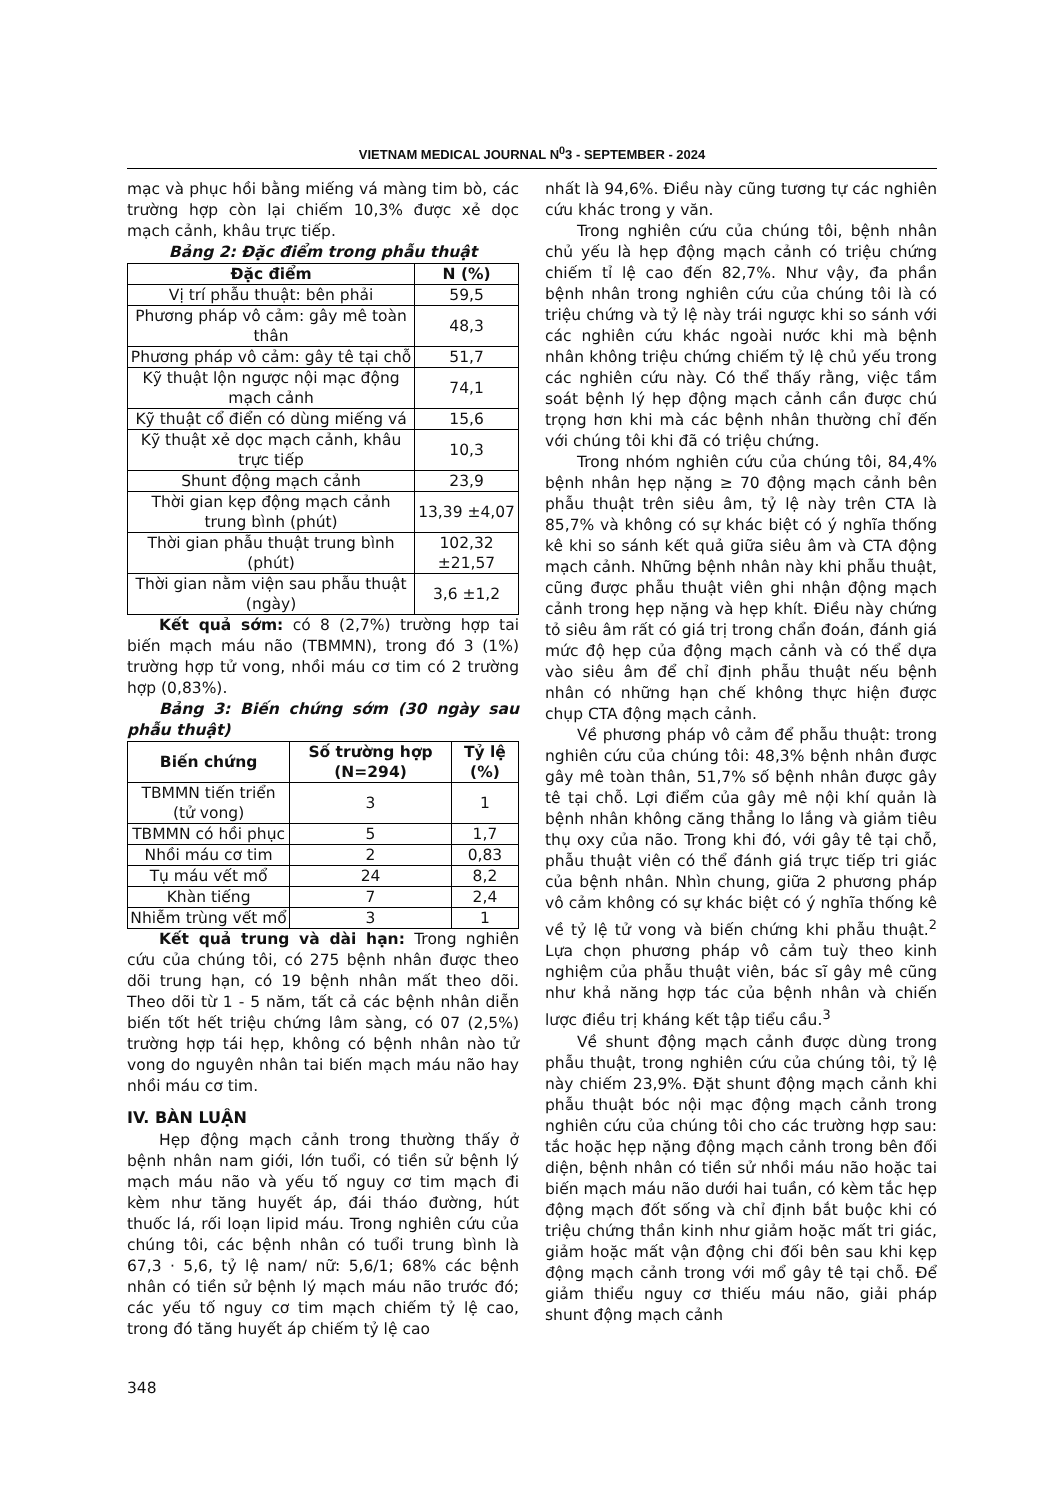VIETNAM MEDICAL JOURNAL N<sup>0</sup>3 - SEPTEMBER - 2024
mạc và phục hồi bằng miếng vá màng tim bò, các trường hợp còn lại chiếm 10,3% được xẻ dọc mạch cảnh, khâu trực tiếp.
Bảng 2: Đặc điểm trong phẫu thuật
| Đặc điểm | N (%) |
| --- | --- |
| Vị trí phẫu thuật: bên phải | 59,5 |
| Phương pháp vô cảm: gây mê toàn thân | 48,3 |
| Phương pháp vô cảm: gây tê tại chỗ | 51,7 |
| Kỹ thuật lộn ngược nội mạc động mạch cảnh | 74,1 |
| Kỹ thuật cổ điển có dùng miếng vá | 15,6 |
| Kỹ thuật xẻ dọc mạch cảnh, khâu trực tiếp | 10,3 |
| Shunt động mạch cảnh | 23,9 |
| Thời gian kẹp động mạch cảnh trung bình (phút) | 13,39 ±4,07 |
| Thời gian phẫu thuật trung bình (phút) | 102,32 ±21,57 |
| Thời gian nằm viện sau phẫu thuật (ngày) | 3,6 ±1,2 |
Kết quả sớm: có 8 (2,7%) trường hợp tai biến mạch máu não (TBMMN), trong đó 3 (1%) trường hợp tử vong, nhồi máu cơ tim có 2 trường hợp (0,83%).
Bảng 3: Biến chứng sớm (30 ngày sau phẫu thuật)
| Biến chứng | Số trường hợp (N=294) | Tỷ lệ (%) |
| --- | --- | --- |
| TBMMN tiến triển (tử vong) | 3 | 1 |
| TBMMN có hồi phục | 5 | 1,7 |
| Nhồi máu cơ tim | 2 | 0,83 |
| Tụ máu vết mổ | 24 | 8,2 |
| Khàn tiếng | 7 | 2,4 |
| Nhiễm trùng vết mổ | 3 | 1 |
Kết quả trung và dài hạn: Trong nghiên cứu của chúng tôi, có 275 bệnh nhân được theo dõi trung hạn, có 19 bệnh nhân mất theo dõi. Theo dõi từ 1 - 5 năm, tất cả các bệnh nhân diễn biến tốt hết triệu chứng lâm sàng, có 07 (2,5%) trường hợp tái hẹp, không có bệnh nhân nào tử vong do nguyên nhân tai biến mạch máu não hay nhồi máu cơ tim.
IV. BÀN LUẬN
Hẹp động mạch cảnh trong thường thấy ở bệnh nhân nam giới, lớn tuổi, có tiền sử bệnh lý mạch máu não và yếu tố nguy cơ tim mạch đi kèm như tăng huyết áp, đái tháo đường, hút thuốc lá, rối loạn lipid máu. Trong nghiên cứu của chúng tôi, các bệnh nhân có tuổi trung bình là 67,3 · 5,6, tỷ lệ nam/ nữ: 5,6/1; 68% các bệnh nhân có tiền sử bệnh lý mạch máu não trước đó; các yếu tố nguy cơ tim mạch chiếm tỷ lệ cao, trong đó tăng huyết áp chiếm tỷ lệ cao
348
nhất là 94,6%. Điều này cũng tương tự các nghiên cứu khác trong y văn.
Trong nghiên cứu của chúng tôi, bệnh nhân chủ yếu là hẹp động mạch cảnh có triệu chứng chiếm tỉ lệ cao đến 82,7%. Như vậy, đa phần bệnh nhân trong nghiên cứu của chúng tôi là có triệu chứng và tỷ lệ này trái ngược khi so sánh với các nghiên cứu khác ngoài nước khi mà bệnh nhân không triệu chứng chiếm tỷ lệ chủ yếu trong các nghiên cứu này. Có thể thấy rằng, việc tầm soát bệnh lý hẹp động mạch cảnh cần được chú trọng hơn khi mà các bệnh nhân thường chỉ đến với chúng tôi khi đã có triệu chứng.
Trong nhóm nghiên cứu của chúng tôi, 84,4% bệnh nhân hẹp nặng ≥ 70 động mạch cảnh bên phẫu thuật trên siêu âm, tỷ lệ này trên CTA là 85,7% và không có sự khác biệt có ý nghĩa thống kê khi so sánh kết quả giữa siêu âm và CTA động mạch cảnh. Những bệnh nhân này khi phẫu thuật, cũng được phẫu thuật viên ghi nhận động mạch cảnh trong hẹp nặng và hẹp khít. Điều này chứng tỏ siêu âm rất có giá trị trong chẩn đoán, đánh giá mức độ hẹp của động mạch cảnh và có thể dựa vào siêu âm để chỉ định phẫu thuật nếu bệnh nhân có những hạn chế không thực hiện được chụp CTA động mạch cảnh.
Về phương pháp vô cảm để phẫu thuật: trong nghiên cứu của chúng tôi: 48,3% bệnh nhân được gây mê toàn thân, 51,7% số bệnh nhân được gây tê tại chỗ. Lợi điểm của gây mê nội khí quản là bệnh nhân không căng thẳng lo lắng và giảm tiêu thụ oxy của não. Trong khi đó, với gây tê tại chỗ, phẫu thuật viên có thể đánh giá trực tiếp tri giác của bệnh nhân. Nhìn chung, giữa 2 phương pháp vô cảm không có sự khác biệt có ý nghĩa thống kê về tỷ lệ tử vong và biến chứng khi phẫu thuật.<sup>2</sup> Lựa chọn phương pháp vô cảm tuỳ theo kinh nghiệm của phẫu thuật viên, bác sĩ gây mê cũng như khả năng hợp tác của bệnh nhân và chiến lược điều trị kháng kết tập tiểu cầu.<sup>3</sup>
Về shunt động mạch cảnh được dùng trong phẫu thuật, trong nghiên cứu của chúng tôi, tỷ lệ này chiếm 23,9%. Đặt shunt động mạch cảnh khi phẫu thuật bóc nội mạc động mạch cảnh trong nghiên cứu của chúng tôi cho các trường hợp sau: tắc hoặc hẹp nặng động mạch cảnh trong bên đối diện, bệnh nhân có tiền sử nhồi máu não hoặc tai biến mạch máu não dưới hai tuần, có kèm tắc hẹp động mạch đốt sống và chỉ định bắt buộc khi có triệu chứng thần kinh như giảm hoặc mất tri giác, giảm hoặc mất vận động chi đối bên sau khi kẹp động mạch cảnh trong với mổ gây tê tại chỗ. Để giảm thiểu nguy cơ thiếu máu não, giải pháp shunt động mạch cảnh